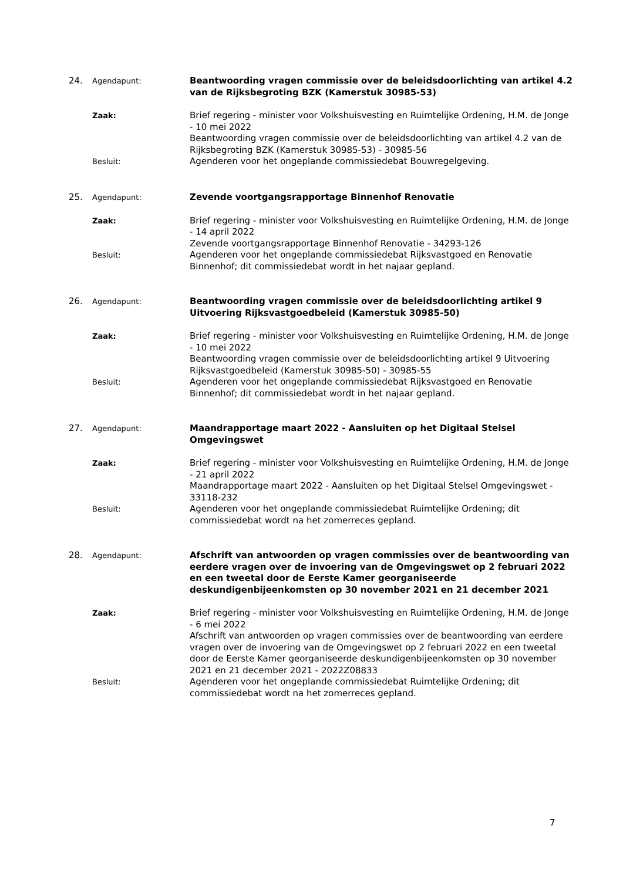24.
Agendapunt:
Beantwoording vragen commissie over de beleidsdoorlichting van artikel 4.2 van de Rijksbegroting BZK (Kamerstuk 30985-53)
Zaak:
Brief regering - minister voor Volkshuisvesting en Ruimtelijke Ordening, H.M. de Jonge - 10 mei 2022
Beantwoording vragen commissie over de beleidsdoorlichting van artikel 4.2 van de Rijksbegroting BZK (Kamerstuk 30985-53) - 30985-56
Besluit:
Agenderen voor het ongeplande commissiedebat Bouwregelgeving.
25.
Agendapunt:
Zevende voortgangsrapportage Binnenhof Renovatie
Zaak:
Brief regering - minister voor Volkshuisvesting en Ruimtelijke Ordening, H.M. de Jonge - 14 april 2022
Zevende voortgangsrapportage Binnenhof Renovatie - 34293-126
Besluit:
Agenderen voor het ongeplande commissiedebat Rijksvastgoed en Renovatie Binnenhof; dit commissiedebat wordt in het najaar gepland.
26.
Agendapunt:
Beantwoording vragen commissie over de beleidsdoorlichting artikel 9 Uitvoering Rijksvastgoedbeleid (Kamerstuk 30985-50)
Zaak:
Brief regering - minister voor Volkshuisvesting en Ruimtelijke Ordening, H.M. de Jonge - 10 mei 2022
Beantwoording vragen commissie over de beleidsdoorlichting artikel 9 Uitvoering Rijksvastgoedbeleid (Kamerstuk 30985-50) - 30985-55
Besluit:
Agenderen voor het ongeplande commissiedebat Rijksvastgoed en Renovatie Binnenhof; dit commissiedebat wordt in het najaar gepland.
27.
Agendapunt:
Maandrapportage maart 2022 - Aansluiten op het Digitaal Stelsel Omgevingswet
Zaak:
Brief regering - minister voor Volkshuisvesting en Ruimtelijke Ordening, H.M. de Jonge - 21 april 2022
Maandrapportage maart 2022 - Aansluiten op het Digitaal Stelsel Omgevingswet - 33118-232
Besluit:
Agenderen voor het ongeplande commissiedebat Ruimtelijke Ordening; dit commissiedebat wordt na het zomerreces gepland.
28.
Agendapunt:
Afschrift van antwoorden op vragen commissies over de beantwoording van eerdere vragen over de invoering van de Omgevingswet op 2 februari 2022 en een tweetal door de Eerste Kamer georganiseerde deskundigenbijeenkomsten op 30 november 2021 en 21 december 2021
Zaak:
Brief regering - minister voor Volkshuisvesting en Ruimtelijke Ordening, H.M. de Jonge - 6 mei 2022
Afschrift van antwoorden op vragen commissies over de beantwoording van eerdere vragen over de invoering van de Omgevingswet op 2 februari 2022 en een tweetal door de Eerste Kamer georganiseerde deskundigenbijeenkomsten op 30 november 2021 en 21 december 2021 - 2022Z08833
Besluit:
Agenderen voor het ongeplande commissiedebat Ruimtelijke Ordening; dit commissiedebat wordt na het zomerreces gepland.
7